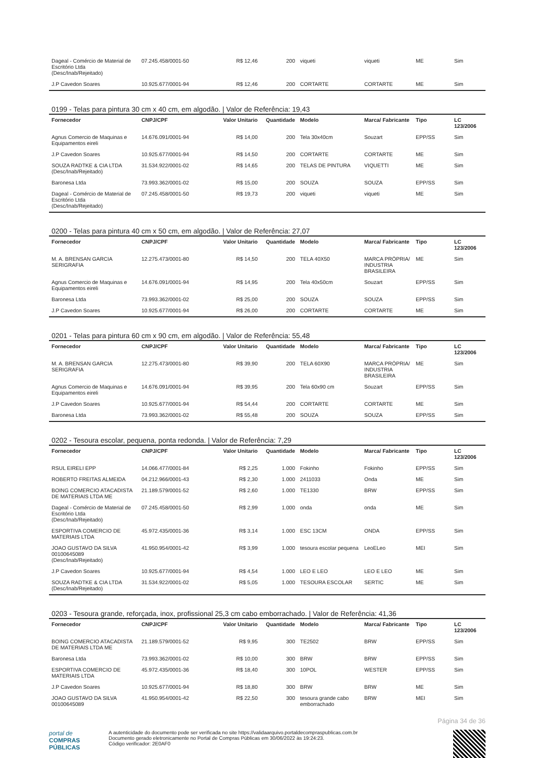| Dageal - Comércio de Material de Escritório Ltda (Desc/Inab/Rejeitado) | 07.245.458/0001-50 | R$ 12,46 | 200 | viqueti | viqueti | ME | Sim |
| J.P Cavedon Soares | 10.925.677/0001-94 | R$ 12,46 | 200 | CORTARTE | CORTARTE | ME | Sim |
0199 - Telas para pintura 30 cm x 40 cm, em algodão. | Valor de Referência: 19,43
| Fornecedor | CNPJ/CPF | Valor Unitario | Quantidade | Modelo | Marca/ Fabricante | Tipo | LC 123/2006 |
| --- | --- | --- | --- | --- | --- | --- | --- |
| Agnus Comercio de Maquinas e Equipamentos eireli | 14.676.091/0001-94 | R$ 14,00 | 200 | Tela 30x40cm | Souzart | EPP/SS | Sim |
| J.P Cavedon Soares | 10.925.677/0001-94 | R$ 14,50 | 200 | CORTARTE | CORTARTE | ME | Sim |
| SOUZA RADTKE & CIA LTDA (Desc/Inab/Rejeitado) | 31.534.922/0001-02 | R$ 14,65 | 200 | TELAS DE PINTURA | VIQUETTI | ME | Sim |
| Baronesa Ltda | 73.993.362/0001-02 | R$ 15,00 | 200 | SOUZA | SOUZA | EPP/SS | Sim |
| Dageal - Comércio de Material de Escritório Ltda (Desc/Inab/Rejeitado) | 07.245.458/0001-50 | R$ 19,73 | 200 | viqueti | viqueti | ME | Sim |
0200 - Telas para pintura 40 cm x 50 cm, em algodão. | Valor de Referência: 27,07
| Fornecedor | CNPJ/CPF | Valor Unitario | Quantidade | Modelo | Marca/ Fabricante | Tipo | LC 123/2006 |
| --- | --- | --- | --- | --- | --- | --- | --- |
| M. A. BRENSAN GARCIA SERIGRAFIA | 12.275.473/0001-80 | R$ 14,50 | 200 | TELA 40X50 | MARCA PRÓPRIA/ INDUSTRIA BRASILEIRA | ME | Sim |
| Agnus Comercio de Maquinas e Equipamentos eireli | 14.676.091/0001-94 | R$ 14,95 | 200 | Tela 40x50cm | Souzart | EPP/SS | Sim |
| Baronesa Ltda | 73.993.362/0001-02 | R$ 25,00 | 200 | SOUZA | SOUZA | EPP/SS | Sim |
| J.P Cavedon Soares | 10.925.677/0001-94 | R$ 26,00 | 200 | CORTARTE | CORTARTE | ME | Sim |
0201 - Telas para pintura 60 cm x 90 cm, em algodão. | Valor de Referência: 55,48
| Fornecedor | CNPJ/CPF | Valor Unitario | Quantidade | Modelo | Marca/ Fabricante | Tipo | LC 123/2006 |
| --- | --- | --- | --- | --- | --- | --- | --- |
| M. A. BRENSAN GARCIA SERIGRAFIA | 12.275.473/0001-80 | R$ 39,90 | 200 | TELA 60X90 | MARCA PRÓPRIA/ INDUSTRIA BRASILEIRA | ME | Sim |
| Agnus Comercio de Maquinas e Equipamentos eireli | 14.676.091/0001-94 | R$ 39,95 | 200 | Tela 60x90 cm | Souzart | EPP/SS | Sim |
| J.P Cavedon Soares | 10.925.677/0001-94 | R$ 54,44 | 200 | CORTARTE | CORTARTE | ME | Sim |
| Baronesa Ltda | 73.993.362/0001-02 | R$ 55,48 | 200 | SOUZA | SOUZA | EPP/SS | Sim |
0202 - Tesoura escolar, pequena, ponta redonda. | Valor de Referência: 7,29
| Fornecedor | CNPJ/CPF | Valor Unitario | Quantidade | Modelo | Marca/ Fabricante | Tipo | LC 123/2006 |
| --- | --- | --- | --- | --- | --- | --- | --- |
| RSUL EIRELI EPP | 14.066.477/0001-84 | R$ 2,25 | 1.000 | Fokinho | Fokinho | EPP/SS | Sim |
| ROBERTO FREITAS ALMEIDA | 04.212.966/0001-43 | R$ 2,30 | 1.000 | 2411033 | Onda | ME | Sim |
| BOING COMERCIO ATACADISTA DE MATERIAIS LTDA ME | 21.189.579/0001-52 | R$ 2,60 | 1.000 | TE1330 | BRW | EPP/SS | Sim |
| Dageal - Comércio de Material de Escritório Ltda (Desc/Inab/Rejeitado) | 07.245.458/0001-50 | R$ 2,99 | 1.000 | onda | onda | ME | Sim |
| ESPORTIVA COMERCIO DE MATERIAIS LTDA | 45.972.435/0001-36 | R$ 3,14 | 1.000 | ESC 13CM | ONDA | EPP/SS | Sim |
| JOAO GUSTAVO DA SILVA 00100645089 (Desc/Inab/Rejeitado) | 41.950.954/0001-42 | R$ 3,99 | 1.000 | tesoura escolar pequena | LeoELeo | MEI | Sim |
| J.P Cavedon Soares | 10.925.677/0001-94 | R$ 4,54 | 1.000 | LEO E LEO | LEO E LEO | ME | Sim |
| SOUZA RADTKE & CIA LTDA (Desc/Inab/Rejeitado) | 31.534.922/0001-02 | R$ 5,05 | 1.000 | TESOURA ESCOLAR | SERTIC | ME | Sim |
0203 - Tesoura grande, reforçada, inox, profissional 25,3 cm cabo emborrachado. | Valor de Referência: 41,36
| Fornecedor | CNPJ/CPF | Valor Unitario | Quantidade | Modelo | Marca/ Fabricante | Tipo | LC 123/2006 |
| --- | --- | --- | --- | --- | --- | --- | --- |
| BOING COMERCIO ATACADISTA DE MATERIAIS LTDA ME | 21.189.579/0001-52 | R$ 9,95 | 300 | TE2502 | BRW | EPP/SS | Sim |
| Baronesa Ltda | 73.993.362/0001-02 | R$ 10,00 | 300 | BRW | BRW | EPP/SS | Sim |
| ESPORTIVA COMERCIO DE MATERIAIS LTDA | 45.972.435/0001-36 | R$ 18,40 | 300 | 10POL | WESTER | EPP/SS | Sim |
| J.P Cavedon Soares | 10.925.677/0001-94 | R$ 18,80 | 300 | BRW | BRW | ME | Sim |
| JOAO GUSTAVO DA SILVA 00100645089 | 41.950.954/0001-42 | R$ 22,50 | 300 | tesoura grande cabo emborrachado | BRW | MEI | Sim |
Página 34 de 36
portal de
COMPRAS
PÚBLICAS
A autenticidade do documento pode ser verificada no site https://validaarquivo.portaldecompraspublicas.com.br
Documento gerado eletronicamente no Portal de Compras Públicas em 30/06/2022 às 19:24:23.
Código verificador: 2E0AF0